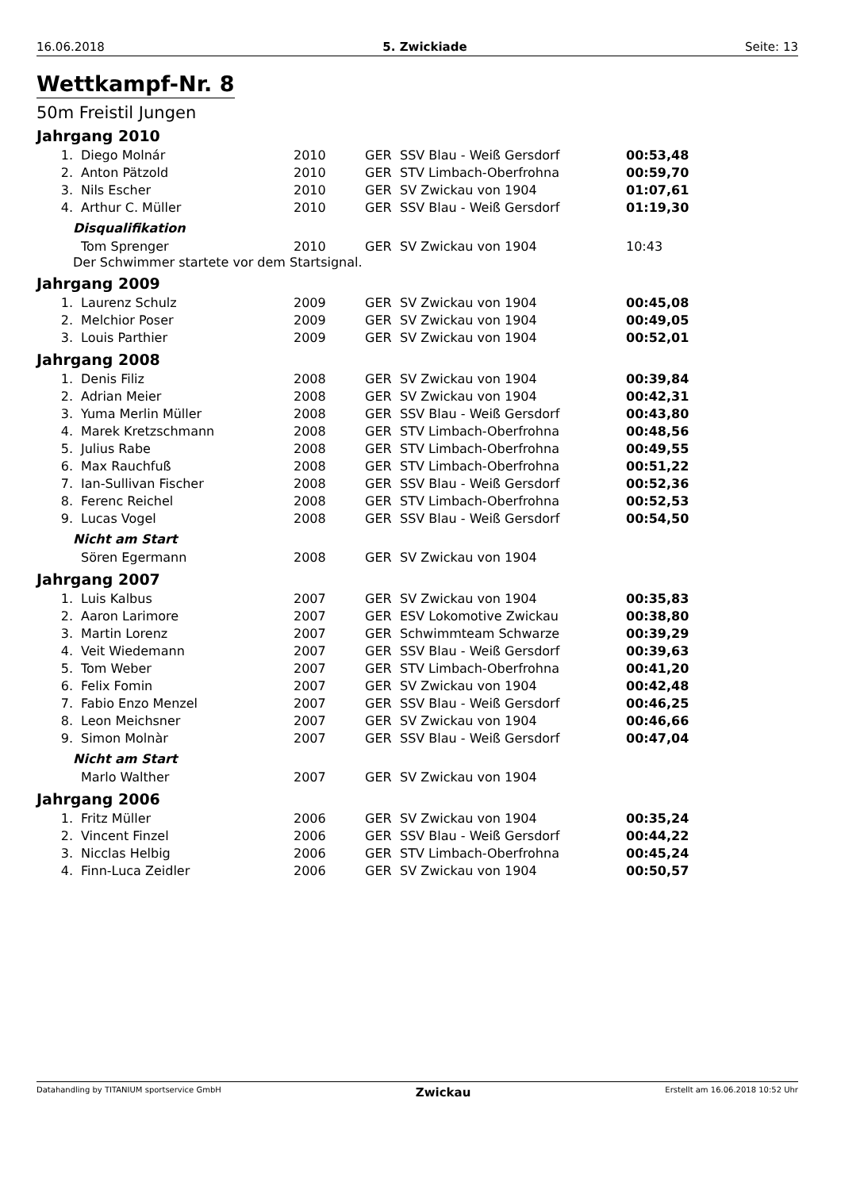16.06.2018 5. Zwickiade Seite: 13
Wettkampf-Nr. 8
50m Freistil Jungen
Jahrgang 2010
| 1. | Diego Molnár | 2010 | GER | SSV Blau - Weiß Gersdorf | 00:53,48 |
| 2. | Anton Pätzold | 2010 | GER | STV Limbach-Oberfrohna | 00:59,70 |
| 3. | Nils Escher | 2010 | GER | SV Zwickau von 1904 | 01:07,61 |
| 4. | Arthur C. Müller | 2010 | GER | SSV Blau - Weiß Gersdorf | 01:19,30 |
Disqualifikation
| | Tom Sprenger | 2010 | GER | SV Zwickau von 1904 | 10:43 |
Der Schwimmer startete vor dem Startsignal.
Jahrgang 2009
| 1. | Laurenz Schulz | 2009 | GER | SV Zwickau von 1904 | 00:45,08 |
| 2. | Melchior Poser | 2009 | GER | SV Zwickau von 1904 | 00:49,05 |
| 3. | Louis Parthier | 2009 | GER | SV Zwickau von 1904 | 00:52,01 |
Jahrgang 2008
| 1. | Denis Filiz | 2008 | GER | SV Zwickau von 1904 | 00:39,84 |
| 2. | Adrian Meier | 2008 | GER | SV Zwickau von 1904 | 00:42,31 |
| 3. | Yuma Merlin Müller | 2008 | GER | SSV Blau - Weiß Gersdorf | 00:43,80 |
| 4. | Marek Kretzschmann | 2008 | GER | STV Limbach-Oberfrohna | 00:48,56 |
| 5. | Julius Rabe | 2008 | GER | STV Limbach-Oberfrohna | 00:49,55 |
| 6. | Max Rauchfuß | 2008 | GER | STV Limbach-Oberfrohna | 00:51,22 |
| 7. | Ian-Sullivan Fischer | 2008 | GER | SSV Blau - Weiß Gersdorf | 00:52,36 |
| 8. | Ferenc Reichel | 2008 | GER | STV Limbach-Oberfrohna | 00:52,53 |
| 9. | Lucas Vogel | 2008 | GER | SSV Blau - Weiß Gersdorf | 00:54,50 |
Nicht am Start
| | Sören Egermann | 2008 | GER | SV Zwickau von 1904 | |
Jahrgang 2007
| 1. | Luis Kalbus | 2007 | GER | SV Zwickau von 1904 | 00:35,83 |
| 2. | Aaron Larimore | 2007 | GER | ESV Lokomotive Zwickau | 00:38,80 |
| 3. | Martin Lorenz | 2007 | GER | Schwimmteam Schwarze | 00:39,29 |
| 4. | Veit Wiedemann | 2007 | GER | SSV Blau - Weiß Gersdorf | 00:39,63 |
| 5. | Tom Weber | 2007 | GER | STV Limbach-Oberfrohna | 00:41,20 |
| 6. | Felix Fomin | 2007 | GER | SV Zwickau von 1904 | 00:42,48 |
| 7. | Fabio Enzo Menzel | 2007 | GER | SSV Blau - Weiß Gersdorf | 00:46,25 |
| 8. | Leon Meichsner | 2007 | GER | SV Zwickau von 1904 | 00:46,66 |
| 9. | Simon Molnàr | 2007 | GER | SSV Blau - Weiß Gersdorf | 00:47,04 |
Nicht am Start
| | Marlo Walther | 2007 | GER | SV Zwickau von 1904 | |
Jahrgang 2006
| 1. | Fritz Müller | 2006 | GER | SV Zwickau von 1904 | 00:35,24 |
| 2. | Vincent Finzel | 2006 | GER | SSV Blau - Weiß Gersdorf | 00:44,22 |
| 3. | Nicclas Helbig | 2006 | GER | STV Limbach-Oberfrohna | 00:45,24 |
| 4. | Finn-Luca Zeidler | 2006 | GER | SV Zwickau von 1904 | 00:50,57 |
Datahandling by TITANIUM sportservice GmbH Zwickau Erstellt am 16.06.2018 10:52 Uhr